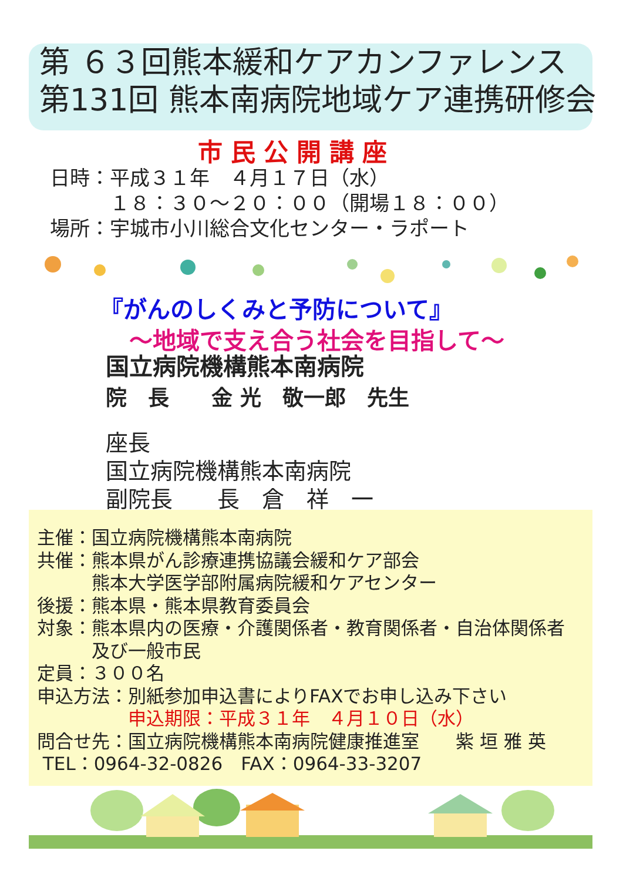第 ６３回熊本緩和ケアカンファレンス
第131回 熊本南病院地域ケア連携研修会
市民公開講座
日時：平成３１年　４月１７日（水） 　　　１８：３０～２０：００（開場１８：００） 場所：宇城市小川総合文化センター・ラポート
『がんのしくみと予防について』
～地域で支え合う社会を目指して～
国立病院機構熊本南病院 院　長　　金 光　敬一郎　先生
座長 国立病院機構熊本南病院 副院長　　長　倉　祥　一
主催：国立病院機構熊本南病院
共催：熊本県がん診療連携協議会緩和ケア部会
　　　熊本大学医学部附属病院緩和ケアセンター
後援：熊本県・熊本県教育委員会
対象：熊本県内の医療・介護関係者・教育関係者・自治体関係者
　　　及び一般市民
定員：３００名
申込方法：別紙参加申込書によりFAXでお申し込み下さい
　　　　　申込期限：平成３１年　４月１０日（水）
問合せ先：国立病院機構熊本南病院健康推進室　　紫 垣 雅 英
TEL：0964-32-0826　FAX：0964-33-3207